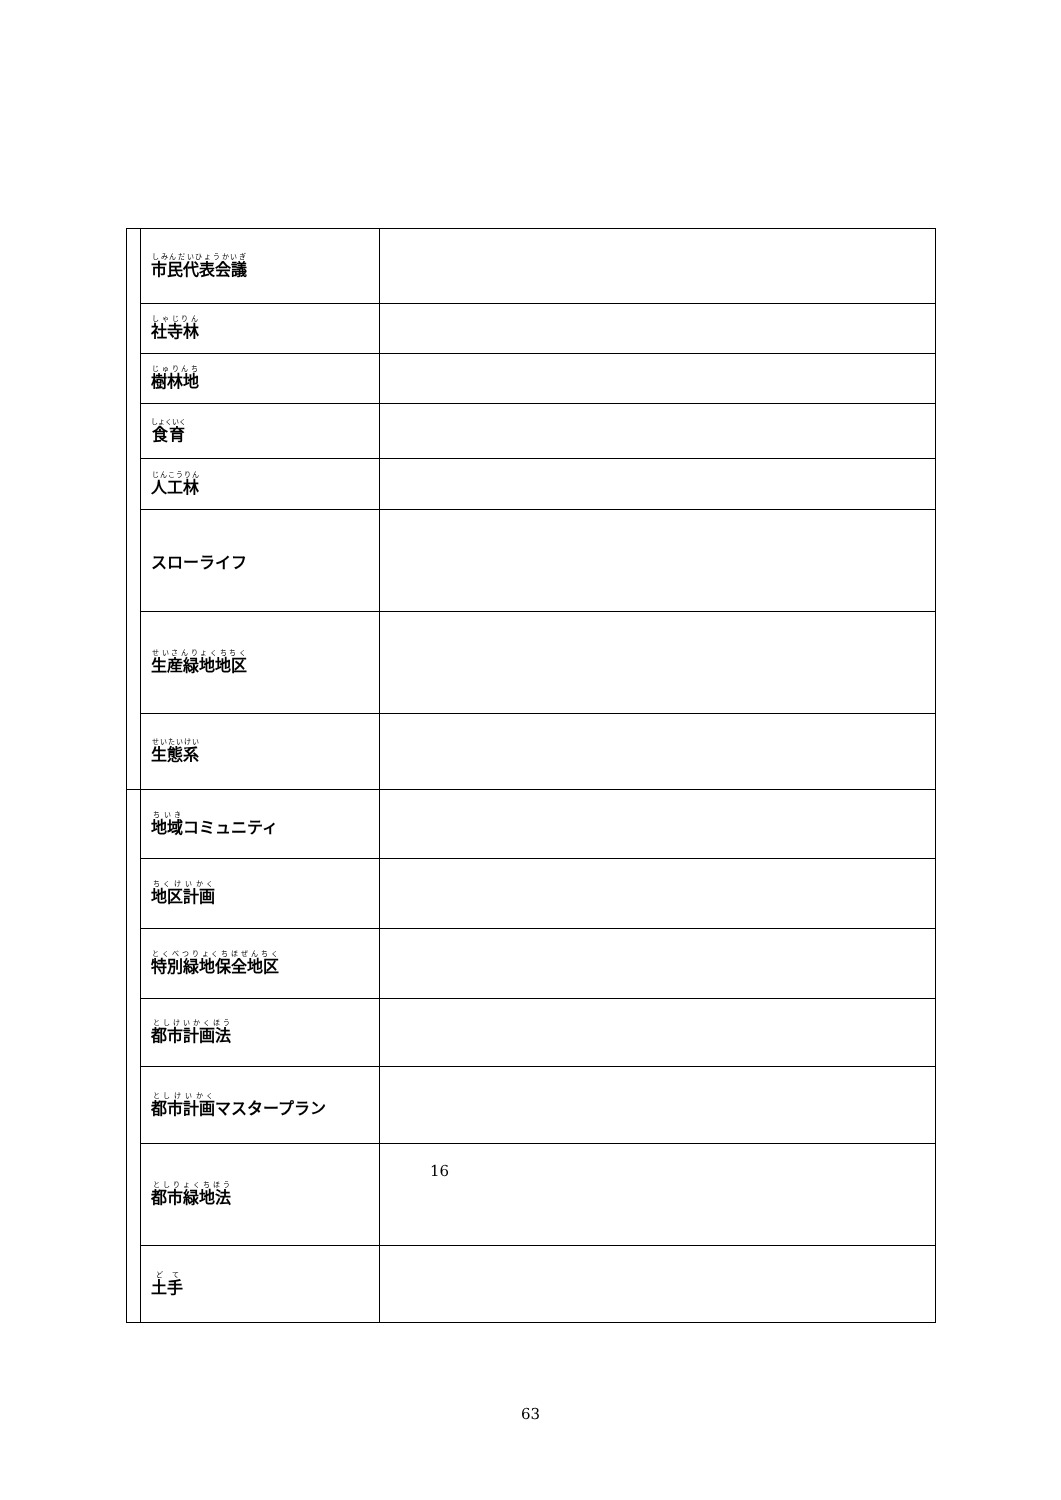| | 市民代表会議 | |
| | 社寺林 | |
| | 樹林地 | |
| | 食育 | |
| | 人工林 | |
| | スローライフ | |
| | 生産緑地地区 | |
| | 生態系 | |
| | 地域 コミュニティ | |
| | 地区計画 | |
| | 特別緑地保全地区 | |
| | 都市計画法 | |
| | 都市計画 マスタープラン | |
| | 都市緑地法 | 16 |
| | 土手 | |
63